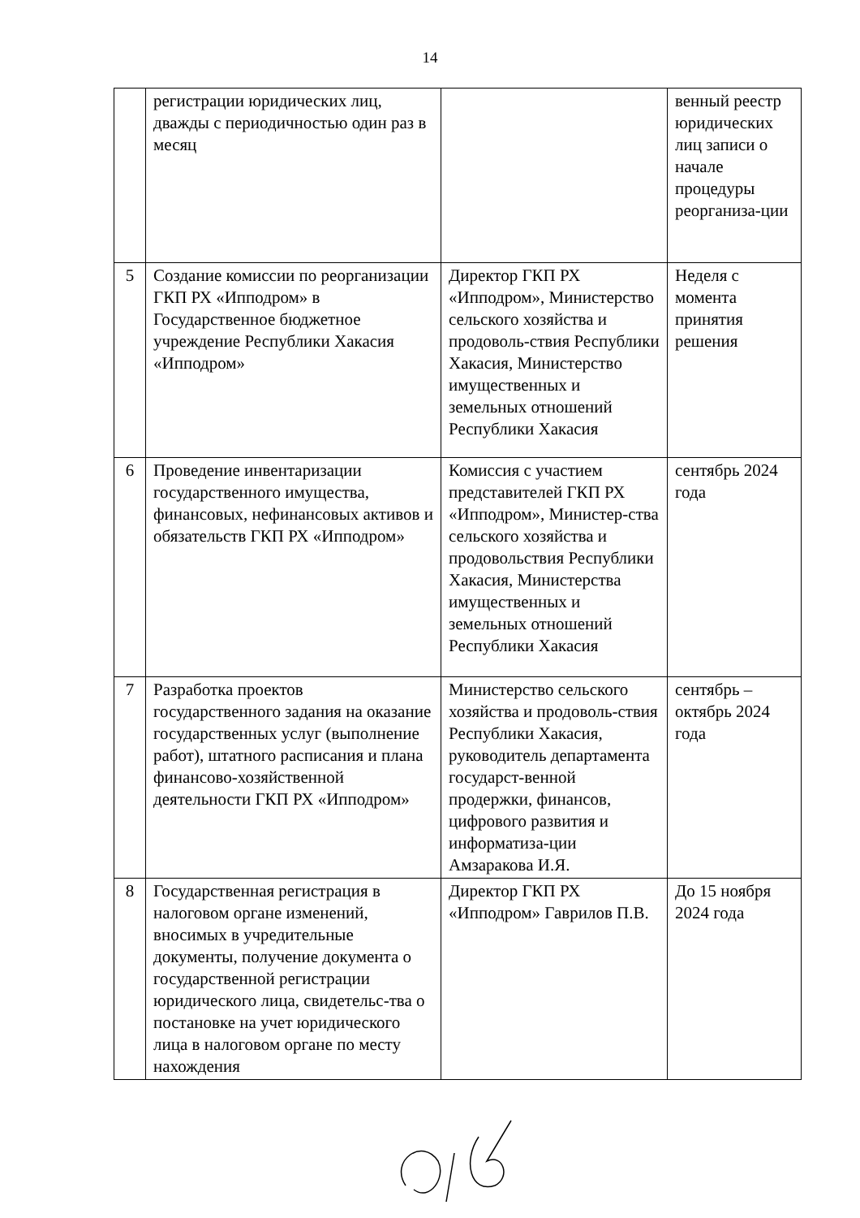14
| | регистрации юридических лиц, дважды с периодичностью один раз в месяц | | венный реестр юридических лиц записи о начале процедуры реорганиза-ции |
| 5 | Создание комиссии по реорганизации ГКП РХ «Ипподром» в Государственное бюджетное учреждение Республики Хакасия «Ипподром» | Директор ГКП РХ «Ипподром», Министерство сельского хозяйства и продоволь-ствия Республики Хакасия, Министерство имущественных и земельных отношений Республики Хакасия | Неделя с момента принятия решения |
| 6 | Проведение инвентаризации государственного имущества, финансовых, нефинансовых активов и обязательств ГКП РХ «Ипподром» | Комиссия с участием представителей ГКП РХ «Ипподром», Министер-ства сельского хозяйства и продовольствия Республики Хакасия, Министерства имущественных и земельных отношений Республики Хакасия | сентябрь 2024 года |
| 7 | Разработка проектов государственного задания на оказание государственных услуг (выполнение работ), штатного расписания и плана финансово-хозяйственной деятельности ГКП РХ «Ипподром» | Министерство сельского хозяйства и продоволь-ствия Республики Хакасия, руководитель департамента государст-венной продержки, финансов, цифрового развития и информатиза-ции Амзаракова И.Я. | сентябрь – октябрь 2024 года |
| 8 | Государственная регистрация в налоговом органе изменений, вносимых в учредительные документы, получение документа о государственной регистрации юридического лица, свидетельс-тва о постановке на учет юридического лица в налоговом органе по месту нахождения | Директор ГКП РХ «Ипподром» Гаврилов П.В. | До 15 ноября 2024 года |